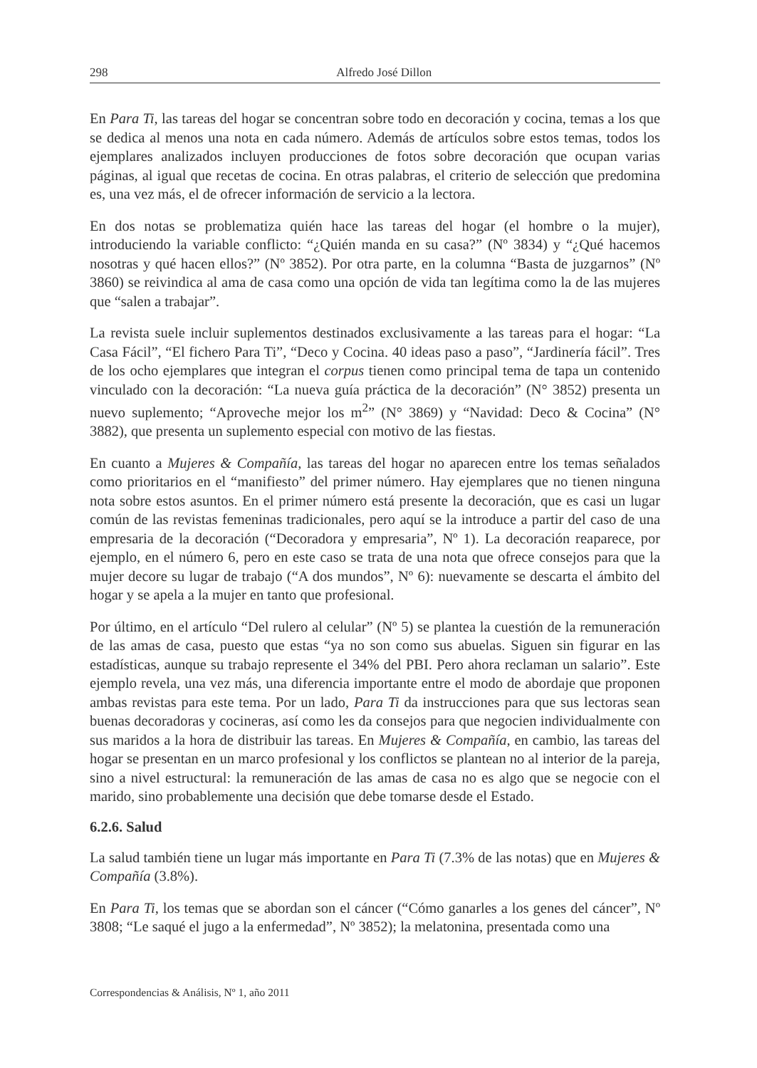298 Alfredo José Dillon
En Para Ti, las tareas del hogar se concentran sobre todo en decoración y cocina, temas a los que se dedica al menos una nota en cada número. Además de artículos sobre estos temas, todos los ejemplares analizados incluyen producciones de fotos sobre decoración que ocupan varias páginas, al igual que recetas de cocina. En otras palabras, el criterio de selección que predomina es, una vez más, el de ofrecer información de servicio a la lectora.
En dos notas se problematiza quién hace las tareas del hogar (el hombre o la mujer), introduciendo la variable conflicto: “¿Quién manda en su casa?” (Nº 3834) y “¿Qué hacemos nosotras y qué hacen ellos?” (Nº 3852). Por otra parte, en la columna “Basta de juzgarnos” (Nº 3860) se reivindica al ama de casa como una opción de vida tan legítima como la de las mujeres que “salen a trabajar”.
La revista suele incluir suplementos destinados exclusivamente a las tareas para el hogar: “La Casa Fácil”, “El fichero Para Ti”, “Deco y Cocina. 40 ideas paso a paso”, “Jardinería fácil”. Tres de los ocho ejemplares que integran el corpus tienen como principal tema de tapa un contenido vinculado con la decoración: “La nueva guía práctica de la decoración” (N° 3852) presenta un nuevo suplemento; “Aproveche mejor los m<sup>2</sup>” (N° 3869) y “Navidad: Deco & Cocina” (N° 3882), que presenta un suplemento especial con motivo de las fiestas.
En cuanto a Mujeres & Compañía, las tareas del hogar no aparecen entre los temas señalados como prioritarios en el “manifiesto” del primer número. Hay ejemplares que no tienen ninguna nota sobre estos asuntos. En el primer número está presente la decoración, que es casi un lugar común de las revistas femeninas tradicionales, pero aquí se la introduce a partir del caso de una empresaria de la decoración (“Decoradora y empresaria”, Nº 1). La decoración reaparece, por ejemplo, en el número 6, pero en este caso se trata de una nota que ofrece consejos para que la mujer decore su lugar de trabajo (“A dos mundos”, Nº 6): nuevamente se descarta el ámbito del hogar y se apela a la mujer en tanto que profesional.
Por último, en el artículo “Del rulero al celular” (Nº 5) se plantea la cuestión de la remuneración de las amas de casa, puesto que estas “ya no son como sus abuelas. Siguen sin figurar en las estadísticas, aunque su trabajo represente el 34% del PBI. Pero ahora reclaman un salario”. Este ejemplo revela, una vez más, una diferencia importante entre el modo de abordaje que proponen ambas revistas para este tema. Por un lado, Para Ti da instrucciones para que sus lectoras sean buenas decoradoras y cocineras, así como les da consejos para que negocien individualmente con sus maridos a la hora de distribuir las tareas. En Mujeres & Compañía, en cambio, las tareas del hogar se presentan en un marco profesional y los conflictos se plantean no al interior de la pareja, sino a nivel estructural: la remuneración de las amas de casa no es algo que se negocie con el marido, sino probablemente una decisión que debe tomarse desde el Estado.
6.2.6. Salud
La salud también tiene un lugar más importante en Para Ti (7.3% de las notas) que en Mujeres & Compañía (3.8%).
En Para Ti, los temas que se abordan son el cáncer (“Cómo ganarles a los genes del cáncer”, Nº 3808; “Le saqué el jugo a la enfermedad”, Nº 3852); la melatonina, presentada como una
Correspondencias & Análisis, Nº 1, año 2011